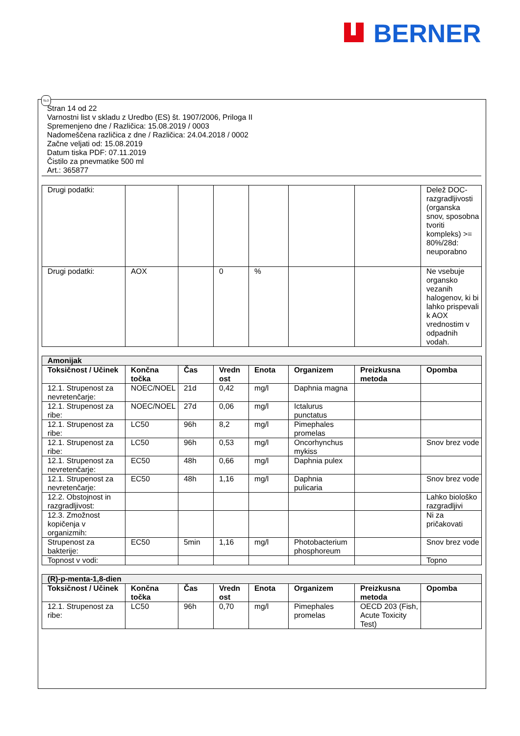BERNER
SLO
Stran 14 od 22
Varnostni list v skladu z Uredbo (ES) št. 1907/2006, Priloga II
Spremenjeno dne / Različica: 15.08.2019 / 0003
Nadomeščena različica z dne / Različica: 24.04.2018 / 0002
Začne veljati od: 15.08.2019
Datum tiska PDF: 07.11.2019
Čistilo za pnevmatike 500 ml
Art.: 365877
| Drugi podatki: | | | | | | | Delež DOC-razgradljivosti (organska snov, sposobna tvoriti kompleks) >= 80%/28d: neuporabno |
| Drugi podatki: | AOX | | 0 | % | | | Ne vsebuje organsko vezanih halogenov, ki bi lahko prispevali k AOX vrednostim v odpadnih vodah. |
| Amonijak | | | | | | | |
| Toksičnost / Učinek | Končna točka | Čas | Vredn ost | Enota | Organizem | Preizkusna metoda | Opomba |
| 12.1. Strupenost za nevretenčarje: | NOEC/NOEL | 21d | 0,42 | mg/l | Daphnia magna | | |
| 12.1. Strupenost za ribe: | NOEC/NOEL | 27d | 0,06 | mg/l | Ictalurus punctatus | | |
| 12.1. Strupenost za ribe: | LC50 | 96h | 8,2 | mg/l | Pimephales promelas | | |
| 12.1. Strupenost za ribe: | LC50 | 96h | 0,53 | mg/l | Oncorhynchus mykiss | | Snov brez vode |
| 12.1. Strupenost za nevretenčarje: | EC50 | 48h | 0,66 | mg/l | Daphnia pulex | | |
| 12.1. Strupenost za nevretenčarje: | EC50 | 48h | 1,16 | mg/l | Daphnia pulicaria | | Snov brez vode |
| 12.2. Obstojnost in razgradljivost: | | | | | | | Lahko biološko razgradljivi |
| 12.3. Zmožnost kopičenja v organizmih: | | | | | | | Ni za pričakovati |
| Strupenost za bakterije: | EC50 | 5min | 1,16 | mg/l | Photobacterium phosphoreum | | Snov brez vode |
| Topnost v vodi: | | | | | | | Topno |
| (R)-p-menta-1,8-dien | | | | | | | |
| Toksičnost / Učinek | Končna točka | Čas | Vredn ost | Enota | Organizem | Preizkusna metoda | Opomba |
| 12.1. Strupenost za ribe: | LC50 | 96h | 0,70 | mg/l | Pimephales promelas | OECD 203 (Fish, Acute Toxicity Test) | |